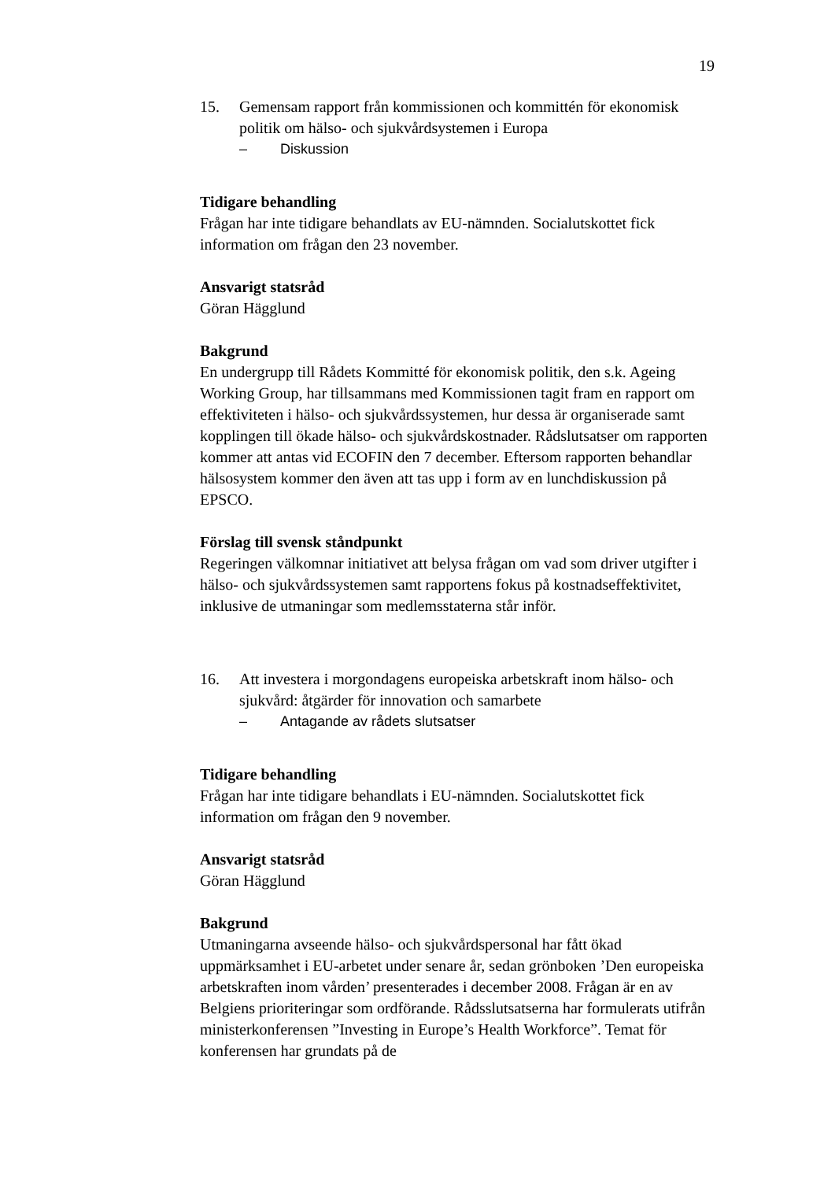19
15. Gemensam rapport från kommissionen och kommittén för ekonomisk politik om hälso- och sjukvårdsystemen i Europa
– Diskussion
Tidigare behandling
Frågan har inte tidigare behandlats av EU-nämnden. Socialutskottet fick information om frågan den 23 november.
Ansvarigt statsråd
Göran Hägglund
Bakgrund
En undergrupp till Rådets Kommitté för ekonomisk politik, den s.k. Ageing Working Group, har tillsammans med Kommissionen tagit fram en rapport om effektiviteten i hälso- och sjukvårdssystemen, hur dessa är organiserade samt kopplingen till ökade hälso- och sjukvårdskostnader. Rådslutsatser om rapporten kommer att antas vid ECOFIN den 7 december. Eftersom rapporten behandlar hälsosystem kommer den även att tas upp i form av en lunchdiskussion på EPSCO.
Förslag till svensk ståndpunkt
Regeringen välkomnar initiativet att belysa frågan om vad som driver utgifter i hälso- och sjukvårdssystemen samt rapportens fokus på kostnadseffektivitet, inklusive de utmaningar som medlemsstaterna står inför.
16. Att investera i morgondagens europeiska arbetskraft inom hälso- och sjukvård: åtgärder för innovation och samarbete
– Antagande av rådets slutsatser
Tidigare behandling
Frågan har inte tidigare behandlats i EU-nämnden. Socialutskottet fick information om frågan den 9 november.
Ansvarigt statsråd
Göran Hägglund
Bakgrund
Utmaningarna avseende hälso- och sjukvårdspersonal har fått ökad uppmärksamhet i EU-arbetet under senare år, sedan grönboken ’Den europeiska arbetskraften inom vården’ presenterades i december 2008. Frågan är en av Belgiens prioriteringar som ordförande. Rådsslutsatserna har formulerats utifrån ministerkonferensen ”Investing in Europe’s Health Workforce”. Temat för konferensen har grundats på de